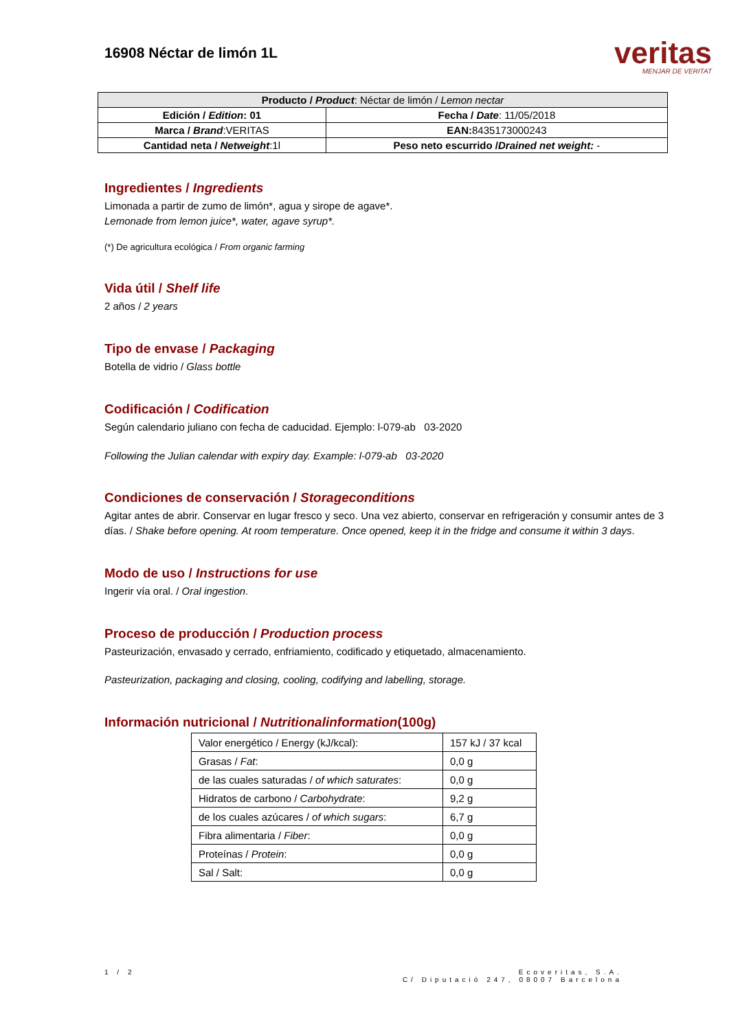16908 Néctar de limón 1L
veritas
MENJAR DE VERITAT
| Producto / Product : Néctar de limón / Lemon nectar | |
| Edición / Edition : 01 | Fecha / Date : 11/05/2018 |
| Marca / Brand :VERITAS | EAN: 8435173000243 |
| Cantidad neta / Netweight :1l | Peso neto escurrido / Drained net weight: - |
Ingredientes / Ingredients
Limonada a partir de zumo de limón*, agua y sirope de agave*.
Lemonade from lemon juice*, water, agave syrup*.
(*) De agricultura ecológica / From organic farming
Vida útil / Shelf life
2 años / 2 years
Tipo de envase / Packaging
Botella de vidrio / Glass bottle
Codificación / Codification
Según calendario juliano con fecha de caducidad. Ejemplo: l-079-ab 03-2020
Following the Julian calendar with expiry day. Example: l-079-ab 03-2020
Condiciones de conservación / Storageconditions
Agitar antes de abrir. Conservar en lugar fresco y seco. Una vez abierto, conservar en refrigeración y consumir antes de 3 días. / Shake before opening. At room temperature. Once opened, keep it in the fridge and consume it within 3 days.
Modo de uso / Instructions for use
Ingerir vía oral. / Oral ingestion.
Proceso de producción / Production process
Pasteurización, envasado y cerrado, enfriamiento, codificado y etiquetado, almacenamiento.
Pasteurization, packaging and closing, cooling, codifying and labelling, storage.
Información nutricional / Nutritionalinformation(100g)
| Valor energético / Energy (kJ/kcal): | 157 kJ / 37 kcal |
| Grasas / Fat : | 0,0 g |
| de las cuales saturadas / of which saturates : | 0,0 g |
| Hidratos de carbono / Carbohydrate : | 9,2 g |
| de los cuales azúcares / of which sugars : | 6,7 g |
| Fibra alimentaria / Fiber : | 0,0 g |
| Proteínas / Protein : | 0,0 g |
| Sal / Salt: | 0,0 g |
1 / 2 Ecoveritas, S.A.
C/ Diputació 247, 08007 Barcelona